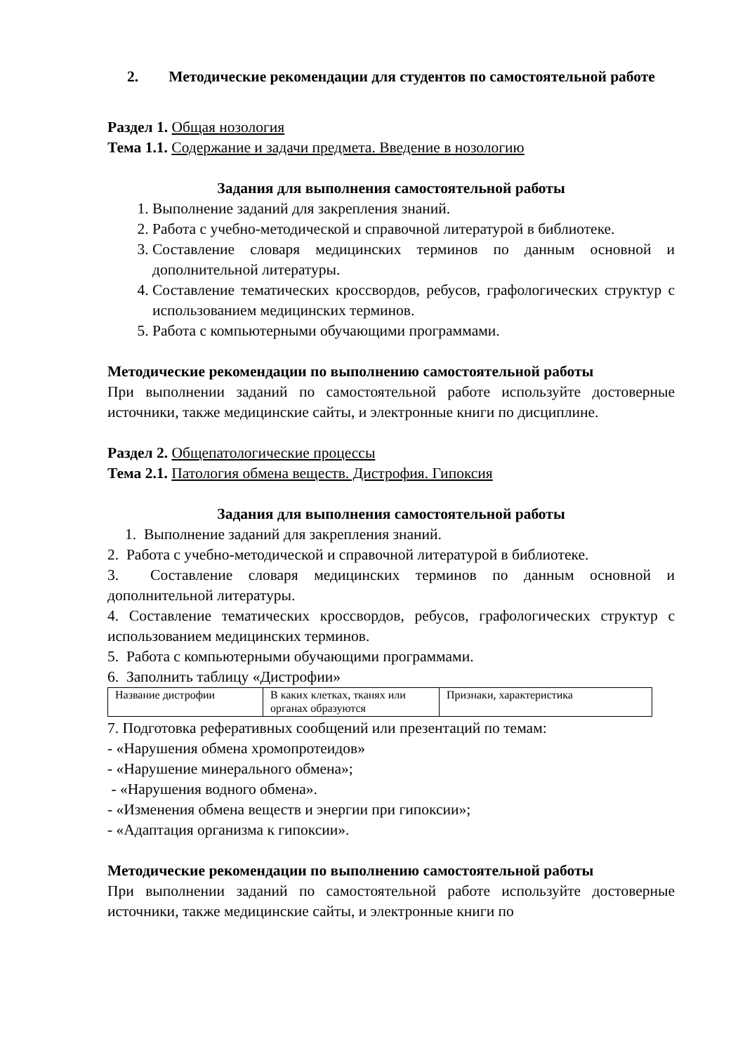2. Методические рекомендации для студентов по самостоятельной работе
Раздел 1. Общая нозология
Тема 1.1. Содержание и задачи предмета. Введение в нозологию
Задания для выполнения самостоятельной работы
1. Выполнение заданий для закрепления знаний.
2. Работа с учебно-методической и справочной литературой в библиотеке.
3. Составление словаря медицинских терминов по данным основной и дополнительной литературы.
4. Составление тематических кроссвордов, ребусов, графологических структур с использованием медицинских терминов.
5. Работа с компьютерными обучающими программами.
Методические рекомендации по выполнению самостоятельной работы
При выполнении заданий по самостоятельной работе используйте достоверные источники, также медицинские сайты, и электронные книги по дисциплине.
Раздел 2. Общепатологические процессы
Тема 2.1. Патология обмена веществ. Дистрофия. Гипоксия
Задания для выполнения самостоятельной работы
1. Выполнение заданий для закрепления знаний.
2. Работа с учебно-методической и справочной литературой в библиотеке.
3. Составление словаря медицинских терминов по данным основной и дополнительной литературы.
4. Составление тематических кроссвордов, ребусов, графологических структур с использованием медицинских терминов.
5. Работа с компьютерными обучающими программами.
6. Заполнить таблицу «Дистрофии»
| Название дистрофии | В каких клетках, тканях или органах образуются | Признаки, характеристика |
7. Подготовка реферативных сообщений или презентаций по темам:
- «Нарушения обмена хромопротеидов»
- «Нарушение минерального обмена»;
- «Нарушения водного обмена».
- «Изменения обмена веществ и энергии при гипоксии»;
- «Адаптация организма к гипоксии».
Методические рекомендации по выполнению самостоятельной работы
При выполнении заданий по самостоятельной работе используйте достоверные источники, также медицинские сайты, и электронные книги по